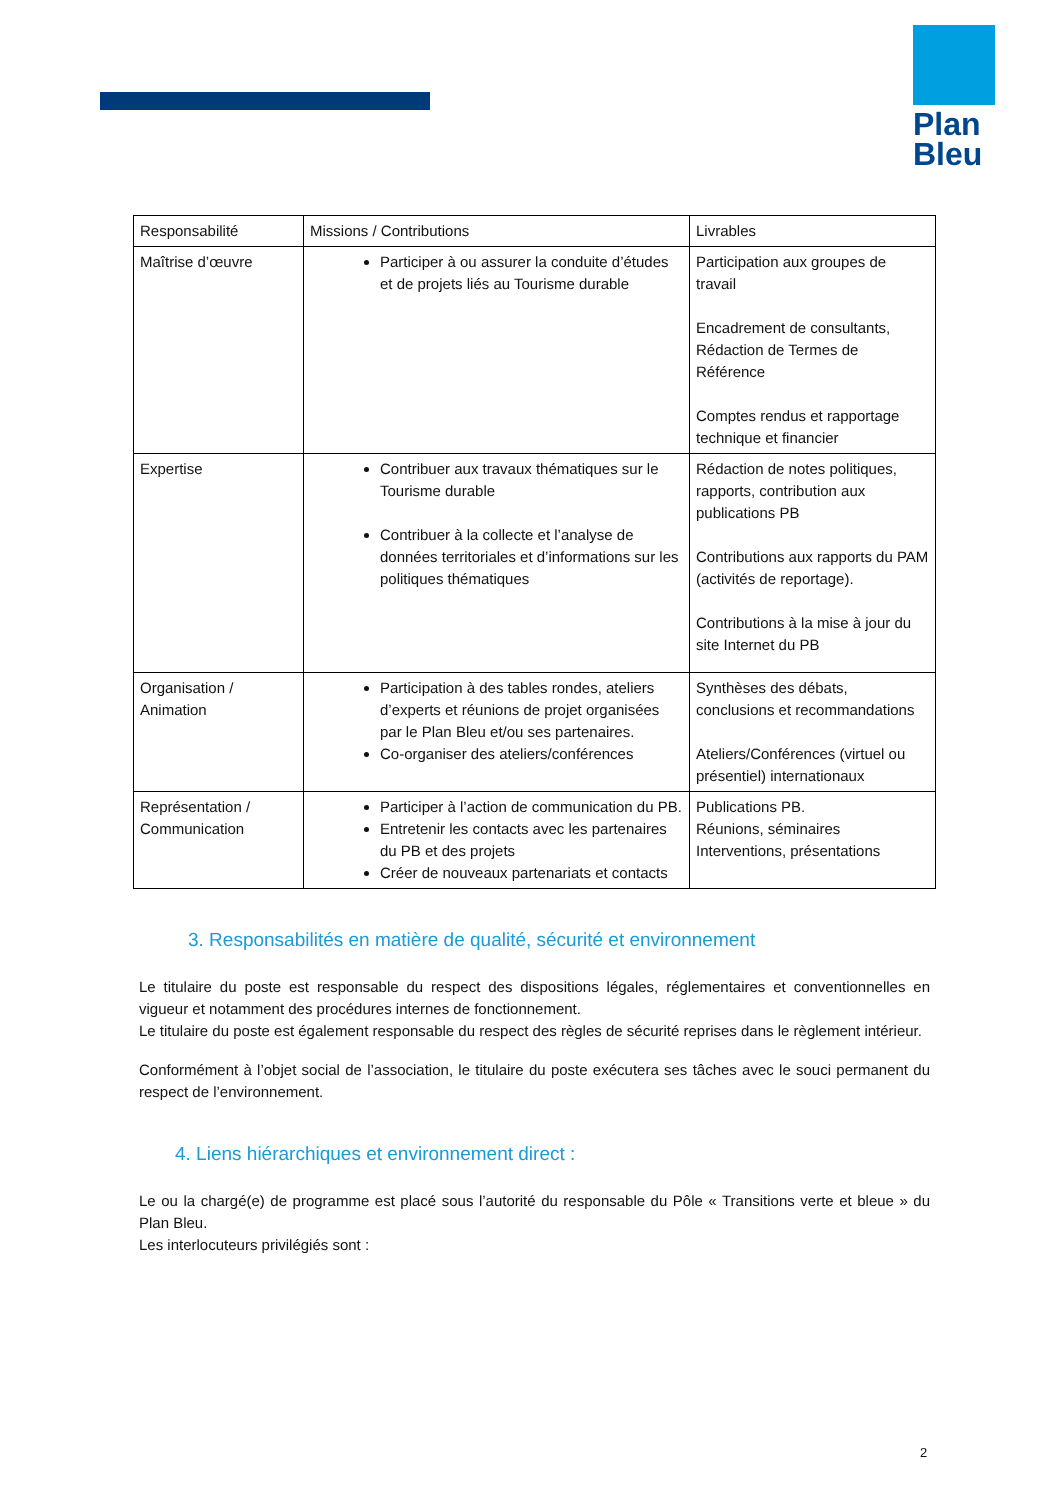Plan
Bleu
| Responsabilité | Missions / Contributions | Livrables |
| --- | --- | --- |
| Maîtrise d’œuvre | Participer à ou assurer la conduite d’études et de projets liés au Tourisme durable | Participation aux groupes de travail Encadrement de consultants, Rédaction de Termes de Référence Comptes rendus et rapportage technique et financier |
| Expertise | Contribuer aux travaux thématiques sur le Tourisme durable Contribuer à la collecte et l’analyse de données territoriales et d’informations sur les politiques thématiques | Rédaction de notes politiques, rapports, contribution aux publications PB Contributions aux rapports du PAM (activités de reportage). Contributions à la mise à jour du site Internet du PB |
| Organisation / Animation | Participation à des tables rondes, ateliers d’experts et réunions de projet organisées par le Plan Bleu et/ou ses partenaires. Co-organiser des ateliers/conférences | Synthèses des débats, conclusions et recommandations Ateliers/Conférences (virtuel ou présentiel) internationaux |
| Représentation / Communication | Participer à l’action de communication du PB. Entretenir les contacts avec les partenaires du PB et des projets Créer de nouveaux partenariats et contacts | Publications PB. Réunions, séminaires Interventions, présentations |
3. Responsabilités en matière de qualité, sécurité et environnement
Le titulaire du poste est responsable du respect des dispositions légales, réglementaires et conventionnelles en vigueur et notamment des procédures internes de fonctionnement.
Le titulaire du poste est également responsable du respect des règles de sécurité reprises dans le règlement intérieur.
Conformément à l’objet social de l’association, le titulaire du poste exécutera ses tâches avec le souci permanent du respect de l’environnement.
4. Liens hiérarchiques et environnement direct :
Le ou la chargé(e) de programme est placé sous l’autorité du responsable du Pôle « Transitions verte et bleue » du Plan Bleu.
Les interlocuteurs privilégiés sont :
2